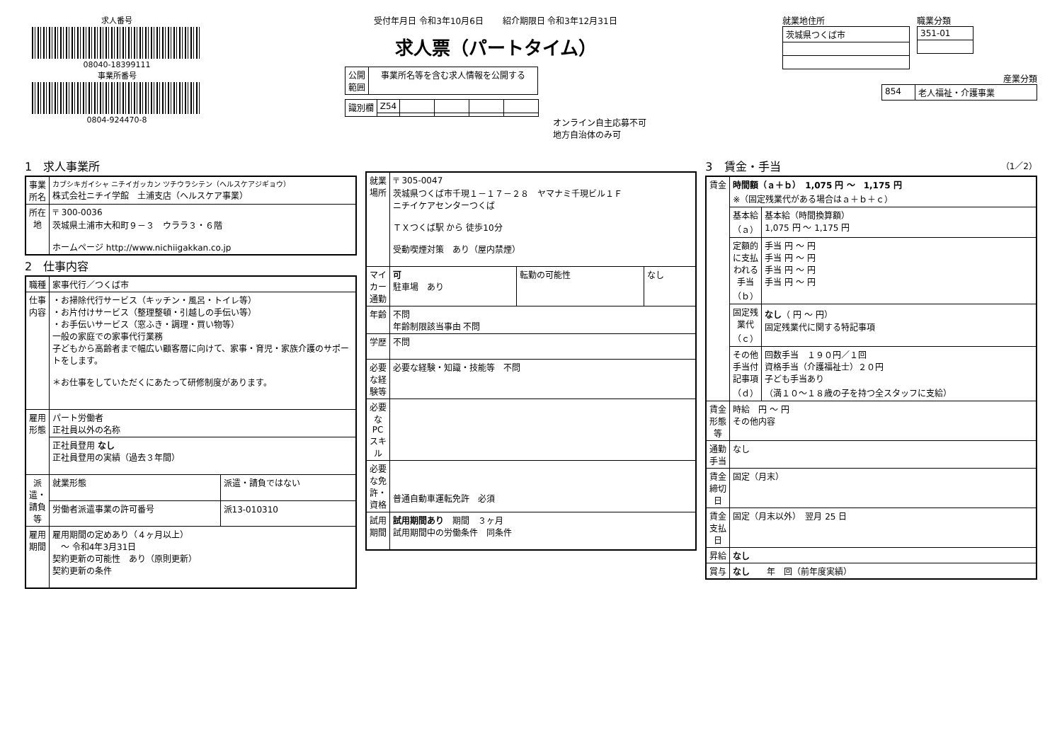求人番号
08040-18399111
事業所番号
0804-924470-8
受付年月日 令和3年10月6日 紹介期限日 令和3年12月31日
求人票（パートタイム）
| 公開 範囲 | 事業所名等を含む求人情報を公開する |
| 識別欄 | Z54 | | | | |
オンライン自主応募不可
地方自治体のみ可
就業地住所
| 茨城県つくば市 |
職業分類
| 351-01 |
産業分類
| 854 | 老人福祉・介護事業 |
1　求人事業所
| 事業所名 | カブシキガイシャ ニチイガッカン ツチウラシテン（ヘルスケアジギョウ） 株式会社ニチイ学館 土浦支店（ヘルスケア事業） |
| 所在地 | 〒 300-0036 茨城県土浦市大和町９－３ ウララ３・６階 ホームページ http://www.nichiigakkan.co.jp |
2　仕事内容
| 職種 | 家事代行／つくば市 | |
| 仕事内容 | ・お掃除代行サービス（キッチン・風呂・トイレ等） ・お片付けサービス（整理整頓・引越しの手伝い等） ・お手伝いサービス（窓ふき・調理・買い物等） 一般の家庭での家事代行業務 子どもから高齢者まで幅広い顧客層に向けて、家事・育児・家族介護のサポートをします。 ＊お仕事をしていただくにあたって研修制度があります。 | |
| 雇用形態 | パート労働者 正社員以外の名称 | |
| | 正社員登用 なし 正社員登用の実績（過去３年間） | |
| 派遣・請負等 | 就業形態 | 派遣・請負ではない |
| | 労働者派遣事業の許可番号 | 派13-010310 |
| 雇用期間 | 雇用期間の定めあり（４ヶ月以上） ～ 令和4年3月31日 契約更新の可能性 あり（原則更新） 契約更新の条件 | |
| 就業場所 | 〒 305-0047 茨城県つくば市千現１－１７－２８ ヤマナミ千現ビル１Ｆ ニチイケアセンターつくば ＴＸつくば駅 から 徒歩10分 受動喫煙対策 あり（屋内禁煙） | | |
| マイカー通勤 | 可 駐車場 あり | 転勤の可能性 | なし |
| 年齢 | 不問 年齢制限該当事由 不問 | | |
| 学歴 | 不問 | | |
| 必要な経験等 | 必要な経験・知識・技能等 不問 | | |
| 必要なPCスキル | | | |
| 必要な免許・資格 | 普通自動車運転免許 必須 | | |
| 試用期間 | 試用期間あり 期間 ３ヶ月 試用期間中の労働条件 同条件 | | |
3　賃金・手当 （1／2）
| 賃金 | 時間額（ａ＋ｂ） 1,075 円 ～ 1,175 円 ※（固定残業代がある場合はａ＋ｂ＋ｃ） | |
| | 基本給（ａ） | 基本給（時間換算額） 1,075 円 ～ 1,175 円 |
| | 定額的に支払われる手当（ｂ） | 手当 円 ～ 円 手当 円 ～ 円 手当 円 ～ 円 手当 円 ～ 円 |
| | 固定残業代（ｃ） | なし （ 円 ～ 円） 固定残業代に関する特記事項 |
| | その他手当付記事項（ｄ） | 回数手当 １９０円／１回 資格手当（介護福祉士）２０円 子ども手当あり （満１０～１８歳の子を持つ全スタッフに支給） |
| 賃金形態等 | 時給 円 ～ 円 その他内容 | |
| 通勤手当 | なし | |
| 賃金締切日 | 固定（月末） | |
| 賃金支払日 | 固定（月末以外） 翌月 25 日 | |
| 昇給 | なし | |
| 賞与 | なし 年 回（前年度実績） | |